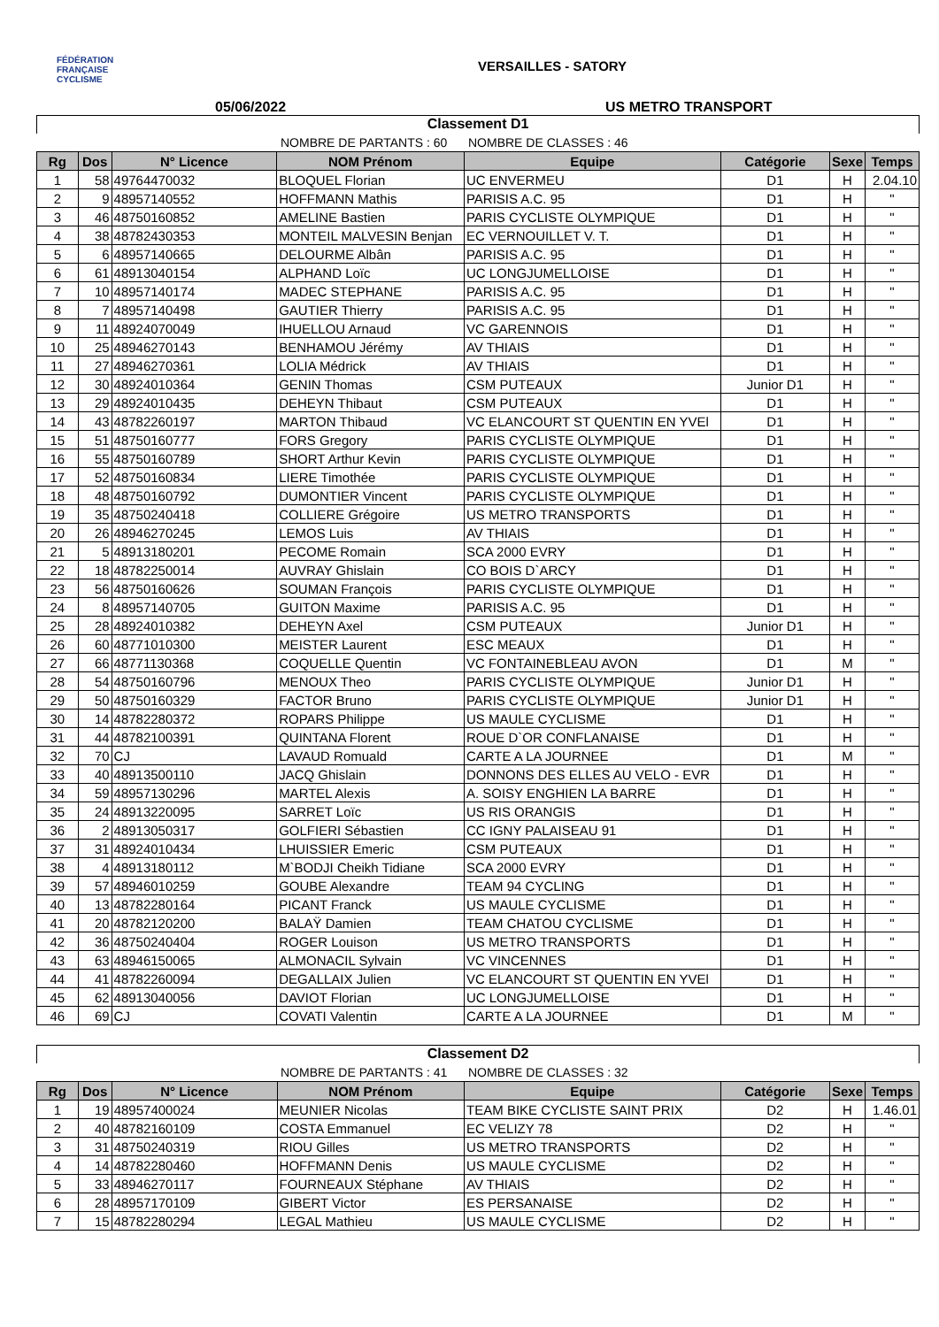FÉDÉRATION
FRANÇAISE
CYCLISME
VERSAILLES - SATORY
05/06/2022 US METRO TRANSPORT
Classement D1
NOMBRE DE PARTANTS : 60 NOMBRE DE CLASSES : 46
| Rg | Dos | N° Licence | NOM Prénom | Equipe | Catégorie | Sexe | Temps |
| --- | --- | --- | --- | --- | --- | --- | --- |
| 1 | 58 | 49764470032 | BLOQUEL Florian | UC ENVERMEU | D1 | H | 2.04.10 |
| 2 | 9 | 48957140552 | HOFFMANN Mathis | PARISIS A.C. 95 | D1 | H | " |
| 3 | 46 | 48750160852 | AMELINE Bastien | PARIS CYCLISTE OLYMPIQUE | D1 | H | " |
| 4 | 38 | 48782430353 | MONTEIL MALVESIN Benjan | EC VERNOUILLET V. T. | D1 | H | " |
| 5 | 6 | 48957140665 | DELOURME Albân | PARISIS A.C. 95 | D1 | H | " |
| 6 | 61 | 48913040154 | ALPHAND Loïc | UC LONGJUMELLOISE | D1 | H | " |
| 7 | 10 | 48957140174 | MADEC STEPHANE | PARISIS A.C. 95 | D1 | H | " |
| 8 | 7 | 48957140498 | GAUTIER Thierry | PARISIS A.C. 95 | D1 | H | " |
| 9 | 11 | 48924070049 | IHUELLOU Arnaud | VC GARENNOIS | D1 | H | " |
| 10 | 25 | 48946270143 | BENHAMOU Jérémy | AV THIAIS | D1 | H | " |
| 11 | 27 | 48946270361 | LOLIA Médrick | AV THIAIS | D1 | H | " |
| 12 | 30 | 48924010364 | GENIN Thomas | CSM PUTEAUX | Junior D1 | H | " |
| 13 | 29 | 48924010435 | DEHEYN Thibaut | CSM PUTEAUX | D1 | H | " |
| 14 | 43 | 48782260197 | MARTON Thibaud | VC ELANCOURT ST QUENTIN EN YVEl | D1 | H | " |
| 15 | 51 | 48750160777 | FORS Gregory | PARIS CYCLISTE OLYMPIQUE | D1 | H | " |
| 16 | 55 | 48750160789 | SHORT Arthur Kevin | PARIS CYCLISTE OLYMPIQUE | D1 | H | " |
| 17 | 52 | 48750160834 | LIERE Timothée | PARIS CYCLISTE OLYMPIQUE | D1 | H | " |
| 18 | 48 | 48750160792 | DUMONTIER Vincent | PARIS CYCLISTE OLYMPIQUE | D1 | H | " |
| 19 | 35 | 48750240418 | COLLIERE Grégoire | US METRO TRANSPORTS | D1 | H | " |
| 20 | 26 | 48946270245 | LEMOS Luis | AV THIAIS | D1 | H | " |
| 21 | 5 | 48913180201 | PECOME Romain | SCA 2000 EVRY | D1 | H | " |
| 22 | 18 | 48782250014 | AUVRAY Ghislain | CO BOIS D`ARCY | D1 | H | " |
| 23 | 56 | 48750160626 | SOUMAN François | PARIS CYCLISTE OLYMPIQUE | D1 | H | " |
| 24 | 8 | 48957140705 | GUITON Maxime | PARISIS A.C. 95 | D1 | H | " |
| 25 | 28 | 48924010382 | DEHEYN Axel | CSM PUTEAUX | Junior D1 | H | " |
| 26 | 60 | 48771010300 | MEISTER Laurent | ESC MEAUX | D1 | H | " |
| 27 | 66 | 48771130368 | COQUELLE Quentin | VC FONTAINEBLEAU AVON | D1 | M | " |
| 28 | 54 | 48750160796 | MENOUX Theo | PARIS CYCLISTE OLYMPIQUE | Junior D1 | H | " |
| 29 | 50 | 48750160329 | FACTOR Bruno | PARIS CYCLISTE OLYMPIQUE | Junior D1 | H | " |
| 30 | 14 | 48782280372 | ROPARS Philippe | US MAULE CYCLISME | D1 | H | " |
| 31 | 44 | 48782100391 | QUINTANA Florent | ROUE D`OR CONFLANAISE | D1 | H | " |
| 32 | 70 | CJ | LAVAUD Romuald | CARTE A LA JOURNEE | D1 | M | " |
| 33 | 40 | 48913500110 | JACQ Ghislain | DONNONS DES ELLES AU VELO - EVR | D1 | H | " |
| 34 | 59 | 48957130296 | MARTEL Alexis | A. SOISY ENGHIEN LA BARRE | D1 | H | " |
| 35 | 24 | 48913220095 | SARRET Loïc | US RIS ORANGIS | D1 | H | " |
| 36 | 2 | 48913050317 | GOLFIERI Sébastien | CC IGNY PALAISEAU 91 | D1 | H | " |
| 37 | 31 | 48924010434 | LHUISSIER Emeric | CSM PUTEAUX | D1 | H | " |
| 38 | 4 | 48913180112 | M`BODJI Cheikh Tidiane | SCA 2000 EVRY | D1 | H | " |
| 39 | 57 | 48946010259 | GOUBE Alexandre | TEAM 94 CYCLING | D1 | H | " |
| 40 | 13 | 48782280164 | PICANT Franck | US MAULE CYCLISME | D1 | H | " |
| 41 | 20 | 48782120200 | BALAŸ Damien | TEAM CHATOU CYCLISME | D1 | H | " |
| 42 | 36 | 48750240404 | ROGER Louison | US METRO TRANSPORTS | D1 | H | " |
| 43 | 63 | 48946150065 | ALMONACIL Sylvain | VC VINCENNES | D1 | H | " |
| 44 | 41 | 48782260094 | DEGALLAIX Julien | VC ELANCOURT ST QUENTIN EN YVEl | D1 | H | " |
| 45 | 62 | 48913040056 | DAVIOT Florian | UC LONGJUMELLOISE | D1 | H | " |
| 46 | 69 | CJ | COVATI Valentin | CARTE A LA JOURNEE | D1 | M | " |
Classement D2
NOMBRE DE PARTANTS : 41 NOMBRE DE CLASSES : 32
| Rg | Dos | N° Licence | NOM Prénom | Equipe | Catégorie | Sexe | Temps |
| --- | --- | --- | --- | --- | --- | --- | --- |
| 1 | 19 | 48957400024 | MEUNIER Nicolas | TEAM BIKE CYCLISTE SAINT PRIX | D2 | H | 1.46.01 |
| 2 | 40 | 48782160109 | COSTA Emmanuel | EC VELIZY 78 | D2 | H | " |
| 3 | 31 | 48750240319 | RIOU Gilles | US METRO TRANSPORTS | D2 | H | " |
| 4 | 14 | 48782280460 | HOFFMANN Denis | US MAULE CYCLISME | D2 | H | " |
| 5 | 33 | 48946270117 | FOURNEAUX Stéphane | AV THIAIS | D2 | H | " |
| 6 | 28 | 48957170109 | GIBERT Victor | ES PERSANAISE | D2 | H | " |
| 7 | 15 | 48782280294 | LEGAL Mathieu | US MAULE CYCLISME | D2 | H | " |